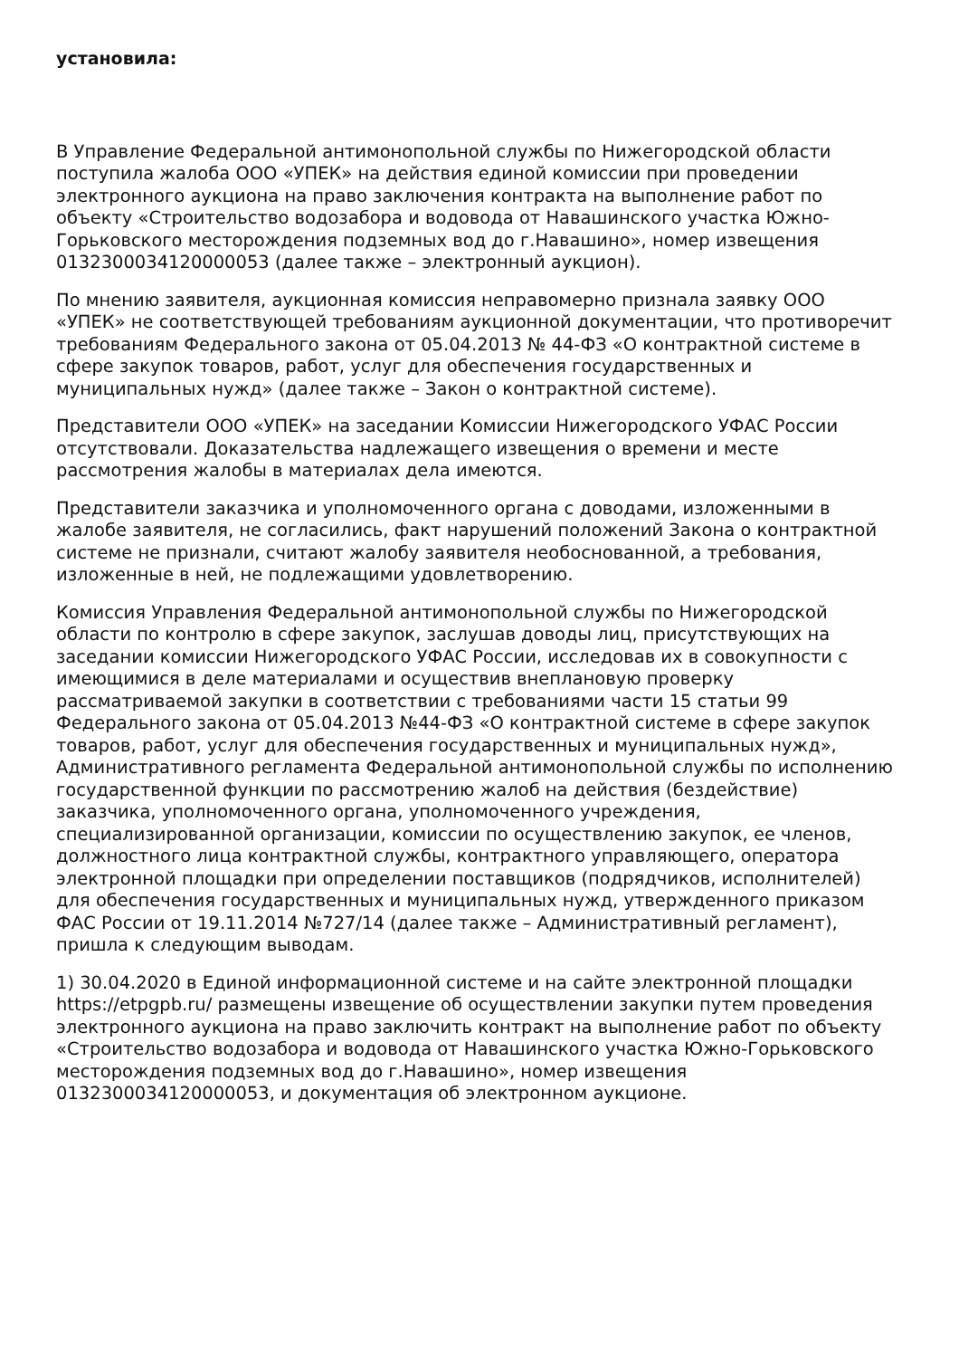установила:
В Управление Федеральной антимонопольной службы по Нижегородской области поступила жалоба ООО «УПЕК» на действия единой комиссии при проведении электронного аукциона на право заключения контракта на выполнение работ по объекту «Строительство водозабора и водовода от Навашинского участка Южно-Горьковского месторождения подземных вод до г.Навашино», номер извещения 0132300034120000053 (далее также – электронный аукцион).
По мнению заявителя, аукционная комиссия неправомерно признала заявку ООО «УПЕК» не соответствующей требованиям аукционной документации, что противоречит требованиям Федерального закона от 05.04.2013 № 44-ФЗ «О контрактной системе в сфере закупок товаров, работ, услуг для обеспечения государственных и муниципальных нужд» (далее также – Закон о контрактной системе).
Представители ООО «УПЕК» на заседании Комиссии Нижегородского УФАС России отсутствовали. Доказательства надлежащего извещения о времени и месте рассмотрения жалобы в материалах дела имеются.
Представители заказчика и уполномоченного органа с доводами, изложенными в жалобе заявителя, не согласились, факт нарушений положений Закона о контрактной системе не признали, считают жалобу заявителя необоснованной, а требования, изложенные в ней, не подлежащими удовлетворению.
Комиссия Управления Федеральной антимонопольной службы по Нижегородской области по контролю в сфере закупок, заслушав доводы лиц, присутствующих на заседании комиссии Нижегородского УФАС России, исследовав их в совокупности с имеющимися в деле материалами и осуществив внеплановую проверку рассматриваемой закупки в соответствии с требованиями части 15 статьи 99 Федерального закона от 05.04.2013 №44-ФЗ «О контрактной системе в сфере закупок товаров, работ, услуг для обеспечения государственных и муниципальных нужд», Административного регламента Федеральной антимонопольной службы по исполнению государственной функции по рассмотрению жалоб на действия (бездействие) заказчика, уполномоченного органа, уполномоченного учреждения, специализированной организации, комиссии по осуществлению закупок, ее членов, должностного лица контрактной службы, контрактного управляющего, оператора электронной площадки при определении поставщиков (подрядчиков, исполнителей) для обеспечения государственных и муниципальных нужд, утвержденного приказом ФАС России от 19.11.2014 №727/14 (далее также – Административный регламент), пришла к следующим выводам.
1) 30.04.2020 в Единой информационной системе и на сайте электронной площадки https://etpgpb.ru/ размещены извещение об осуществлении закупки путем проведения электронного аукциона на право заключить контракт на выполнение работ по объекту «Строительство водозабора и водовода от Навашинского участка Южно-Горьковского месторождения подземных вод до г.Навашино», номер извещения 0132300034120000053, и документация об электронном аукционе.